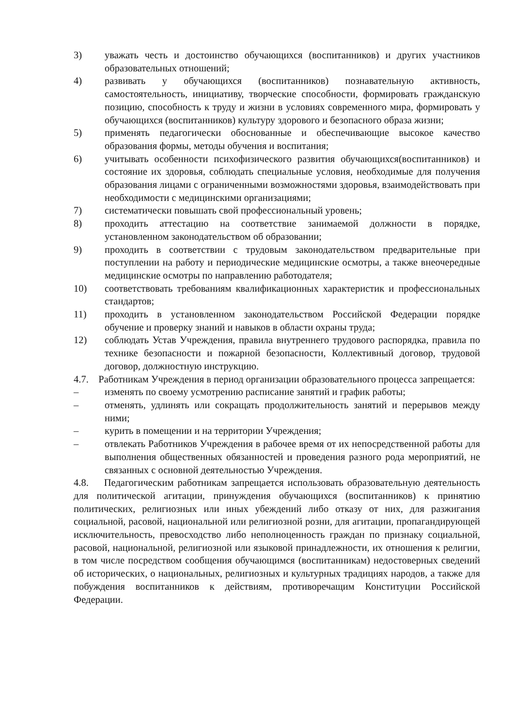3) уважать честь и достоинство обучающихся (воспитанников) и других участников образовательных отношений;
4) развивать у обучающихся (воспитанников) познавательную активность, самостоятельность, инициативу, творческие способности, формировать гражданскую позицию, способность к труду и жизни в условиях современного мира, формировать у обучающихся (воспитанников) культуру здорового и безопасного образа жизни;
5) применять педагогически обоснованные и обеспечивающие высокое качество образования формы, методы обучения и воспитания;
6) учитывать особенности психофизического развития обучающихся(воспитанников) и состояние их здоровья, соблюдать специальные условия, необходимые для получения образования лицами с ограниченными возможностями здоровья, взаимодействовать при необходимости с медицинскими организациями;
7) систематически повышать свой профессиональный уровень;
8) проходить аттестацию на соответствие занимаемой должности в порядке, установленном законодательством об образовании;
9) проходить в соответствии с трудовым законодательством предварительные при поступлении на работу и периодические медицинские осмотры, а также внеочередные медицинские осмотры по направлению работодателя;
10) соответствовать требованиям квалификационных характеристик и профессиональных стандартов;
11) проходить в установленном законодательством Российской Федерации порядке обучение и проверку знаний и навыков в области охраны труда;
12) соблюдать Устав Учреждения, правила внутреннего трудового распорядка, правила по технике безопасности и пожарной безопасности, Коллективный договор, трудовой договор, должностную инструкцию.
4.7. Работникам Учреждения в период организации образовательного процесса запрещается:
– изменять по своему усмотрению расписание занятий и график работы;
– отменять, удлинять или сокращать продолжительность занятий и перерывов между ними;
– курить в помещении и на территории Учреждения;
– отвлекать Работников Учреждения в рабочее время от их непосредственной работы для выполнения общественных обязанностей и проведения разного рода мероприятий, не связанных с основной деятельностью Учреждения.
4.8. Педагогическим работникам запрещается использовать образовательную деятельность для политической агитации, принуждения обучающихся (воспитанников) к принятию политических, религиозных или иных убеждений либо отказу от них, для разжигания социальной, расовой, национальной или религиозной розни, для агитации, пропагандирующей исключительность, превосходство либо неполноценность граждан по признаку социальной, расовой, национальной, религиозной или языковой принадлежности, их отношения к религии, в том числе посредством сообщения обучающимся (воспитанникам) недостоверных сведений об исторических, о национальных, религиозных и культурных традициях народов, а также для побуждения воспитанников к действиям, противоречащим Конституции Российской Федерации.